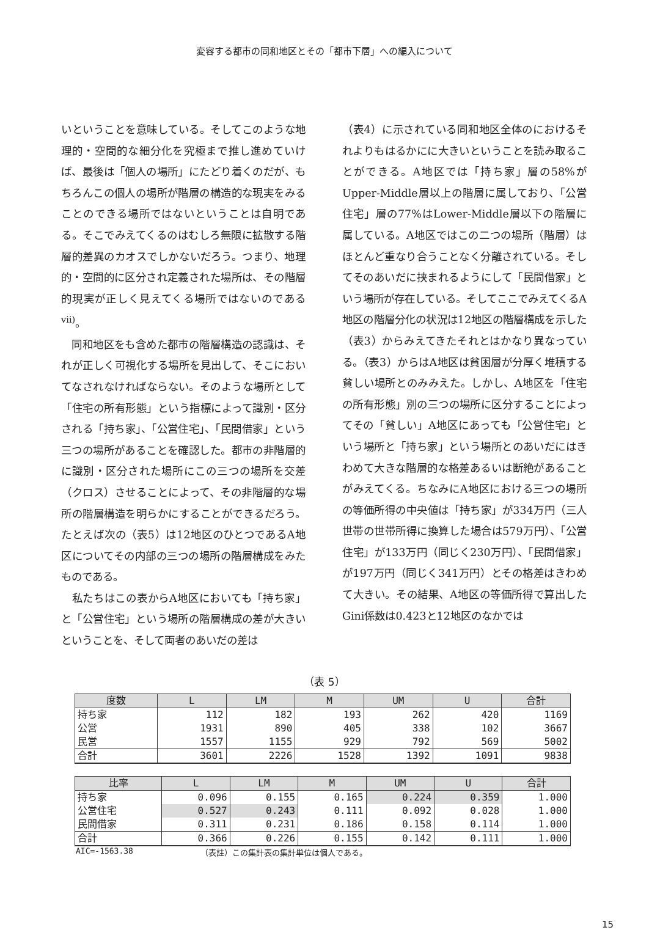変容する都市の同和地区とその「都市下層」への編入について
いということを意味している。そしてこのような地理的・空間的な細分化を究極まで推し進めていけば、最後は「個人の場所」にたどり着くのだが、もちろんこの個人の場所が階層の構造的な現実をみることのできる場所ではないということは自明である。そこでみえてくるのはむしろ無限に拡散する階層的差異のカオスでしかないだろう。つまり、地理的・空間的に区分され定義された場所は、その階層的現実が正しく見えてくる場所ではないのである<sup>vii)</sup>。
　同和地区をも含めた都市の階層構造の認識は、それが正しく可視化する場所を見出して、そこにおいてなされなければならない。そのような場所として「住宅の所有形態」という指標によって識別・区分される「持ち家」、「公営住宅」、「民間借家」という三つの場所があることを確認した。都市の非階層的に識別・区分された場所にこの三つの場所を交差（クロス）させることによって、その非階層的な場所の階層構造を明らかにすることができるだろう。たとえば次の（表5）は12地区のひとつであるA地区についてその内部の三つの場所の階層構成をみたものである。
　私たちはこの表からA地区においても「持ち家」と「公営住宅」という場所の階層構成の差が大きいということを、そして両者のあいだの差は
（表4）に示されている同和地区全体のにおけるそれよりもはるかにに大きいということを読み取ることができる。A地区では「持ち家」層の58%がUpper-Middle層以上の階層に属しており、「公営住宅」層の77%はLower-Middle層以下の階層に属している。A地区ではこの二つの場所（階層）はほとんど重なり合うことなく分離されている。そしてそのあいだに挟まれるようにして「民間借家」という場所が存在している。そしてここでみえてくるA地区の階層分化の状況は12地区の階層構成を示した（表3）からみえてきたそれとはかなり異なっている。（表3）からはA地区は貧困層が分厚く堆積する貧しい場所とのみみえた。しかし、A地区を「住宅の所有形態」別の三つの場所に区分することによってその「貧しい」A地区にあっても「公営住宅」という場所と「持ち家」という場所とのあいだにはきわめて大きな階層的な格差あるいは断絶があることがみえてくる。ちなみにA地区における三つの場所の等価所得の中央値は「持ち家」が334万円（三人世帯の世帯所得に換算した場合は579万円）、「公営住宅」が133万円（同じく230万円）、「民間借家」が197万円（同じく341万円）とその格差はきわめて大きい。その結果、A地区の等価所得で算出したGini係数は0.423と12地区のなかでは
（表 5）
| 度数 | L | LM | M | UM | U | 合計 |
| --- | --- | --- | --- | --- | --- | --- |
| 持ち家 | 112 | 182 | 193 | 262 | 420 | 1169 |
| 公営 | 1931 | 890 | 405 | 338 | 102 | 3667 |
| 民営 | 1557 | 1155 | 929 | 792 | 569 | 5002 |
| 合計 | 3601 | 2226 | 1528 | 1392 | 1091 | 9838 |
| 比率 | L | LM | M | UM | U | 合計 |
| --- | --- | --- | --- | --- | --- | --- |
| 持ち家 | 0.096 | 0.155 | 0.165 | 0.224 | 0.359 | 1.000 |
| 公営住宅 | 0.527 | 0.243 | 0.111 | 0.092 | 0.028 | 1.000 |
| 民間借家 | 0.311 | 0.231 | 0.186 | 0.158 | 0.114 | 1.000 |
| 合計 | 0.366 | 0.226 | 0.155 | 0.142 | 0.111 | 1.000 |
AIC=-1563.38 （表註）この集計表の集計単位は個人である。
15